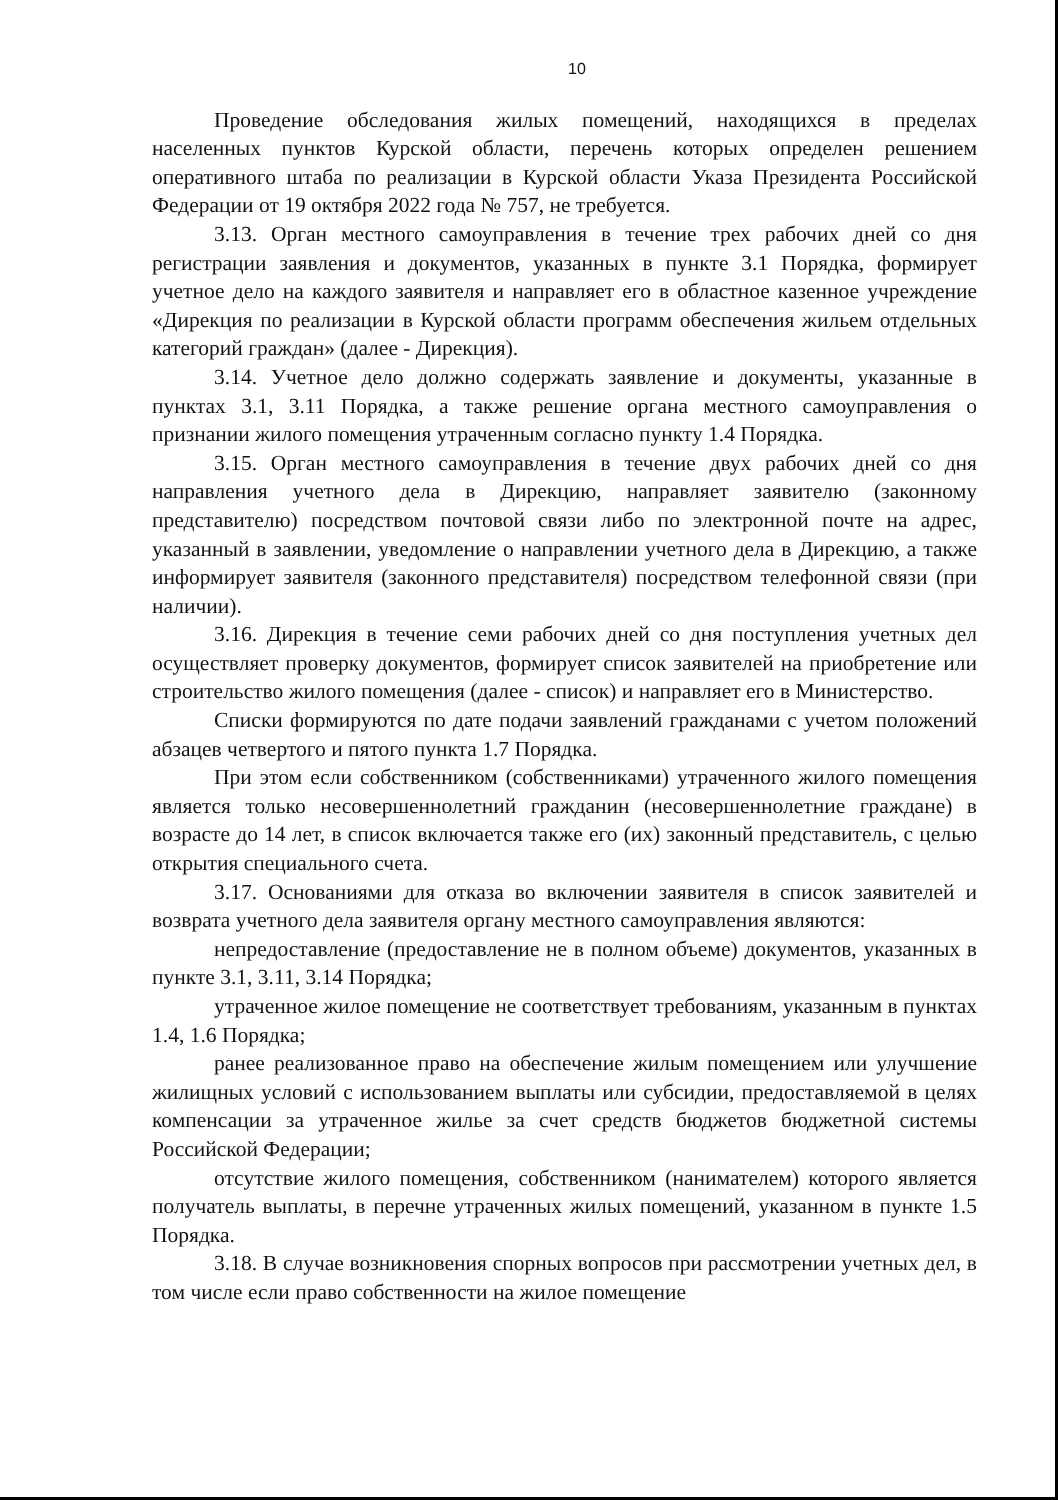10
Проведение обследования жилых помещений, находящихся в пределах населенных пунктов Курской области, перечень которых определен решением оперативного штаба по реализации в Курской области Указа Президента Российской Федерации от 19 октября 2022 года № 757, не требуется.
3.13. Орган местного самоуправления в течение трех рабочих дней со дня регистрации заявления и документов, указанных в пункте 3.1 Порядка, формирует учетное дело на каждого заявителя и направляет его в областное казенное учреждение «Дирекция по реализации в Курской области программ обеспечения жильем отдельных категорий граждан» (далее - Дирекция).
3.14. Учетное дело должно содержать заявление и документы, указанные в пунктах 3.1, 3.11 Порядка, а также решение органа местного самоуправления о признании жилого помещения утраченным согласно пункту 1.4 Порядка.
3.15. Орган местного самоуправления в течение двух рабочих дней со дня направления учетного дела в Дирекцию, направляет заявителю (законному представителю) посредством почтовой связи либо по электронной почте на адрес, указанный в заявлении, уведомление о направлении учетного дела в Дирекцию, а также информирует заявителя (законного представителя) посредством телефонной связи (при наличии).
3.16. Дирекция в течение семи рабочих дней со дня поступления учетных дел осуществляет проверку документов, формирует список заявителей на приобретение или строительство жилого помещения (далее - список) и направляет его в Министерство.
Списки формируются по дате подачи заявлений гражданами с учетом положений абзацев четвертого и пятого пункта 1.7 Порядка.
При этом если собственником (собственниками) утраченного жилого помещения является только несовершеннолетний гражданин (несовершеннолетние граждане) в возрасте до 14 лет, в список включается также его (их) законный представитель, с целью открытия специального счета.
3.17. Основаниями для отказа во включении заявителя в список заявителей и возврата учетного дела заявителя органу местного самоуправления являются:
непредоставление (предоставление не в полном объеме) документов, указанных в пункте 3.1, 3.11, 3.14 Порядка;
утраченное жилое помещение не соответствует требованиям, указанным в пунктах 1.4, 1.6 Порядка;
ранее реализованное право на обеспечение жилым помещением или улучшение жилищных условий с использованием выплаты или субсидии, предоставляемой в целях компенсации за утраченное жилье за счет средств бюджетов бюджетной системы Российской Федерации;
отсутствие жилого помещения, собственником (нанимателем) которого является получатель выплаты, в перечне утраченных жилых помещений, указанном в пункте 1.5 Порядка.
3.18. В случае возникновения спорных вопросов при рассмотрении учетных дел, в том числе если право собственности на жилое помещение